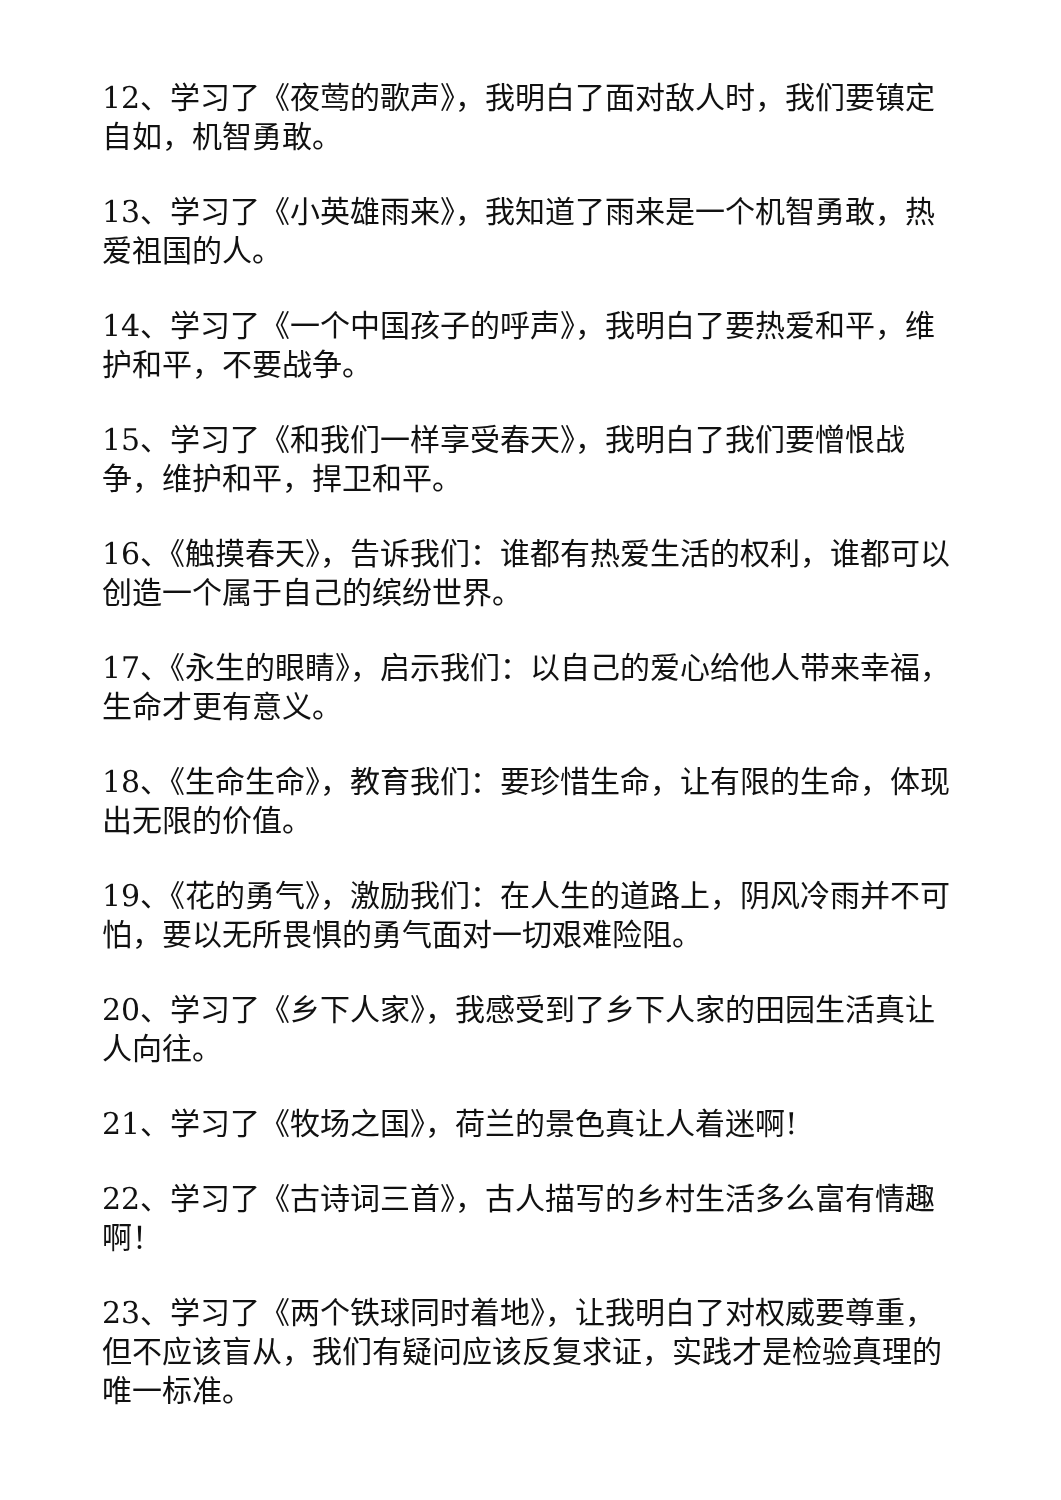12、学习了《夜莺的歌声》，我明白了面对敌人时，我们要镇定自如，机智勇敢。
13、学习了《小英雄雨来》，我知道了雨来是一个机智勇敢，热爱祖国的人。
14、学习了《一个中国孩子的呼声》，我明白了要热爱和平，维护和平，不要战争。
15、学习了《和我们一样享受春天》，我明白了我们要憎恨战争，维护和平，捍卫和平。
16、《触摸春天》，告诉我们：谁都有热爱生活的权利，谁都可以创造一个属于自己的缤纷世界。
17、《永生的眼睛》，启示我们：以自己的爱心给他人带来幸福，生命才更有意义。
18、《生命生命》，教育我们：要珍惜生命，让有限的生命，体现出无限的价值。
19、《花的勇气》，激励我们：在人生的道路上，阴风冷雨并不可怕，要以无所畏惧的勇气面对一切艰难险阻。
20、学习了《乡下人家》，我感受到了乡下人家的田园生活真让人向往。
21、学习了《牧场之国》，荷兰的景色真让人着迷啊!
22、学习了《古诗词三首》，古人描写的乡村生活多么富有情趣啊！
23、学习了《两个铁球同时着地》，让我明白了对权威要尊重，但不应该盲从，我们有疑问应该反复求证，实践才是检验真理的唯一标准。